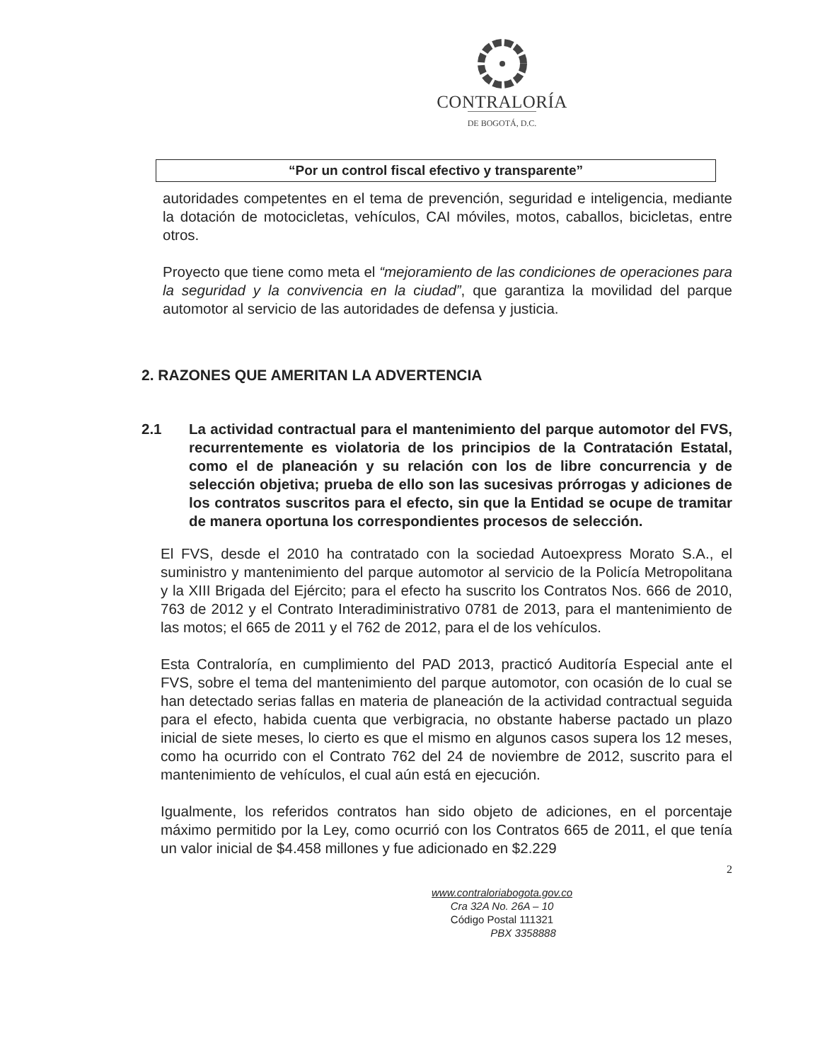CONTRALORÍA
DE BOGOTÁ, D.C.
“Por un control fiscal efectivo y transparente”
autoridades competentes en el tema de prevención, seguridad e inteligencia, mediante la dotación de motocicletas, vehículos, CAI móviles, motos, caballos, bicicletas, entre otros.
Proyecto que tiene como meta el “mejoramiento de las condiciones de operaciones para la seguridad y la convivencia en la ciudad”, que garantiza la movilidad del parque automotor al servicio de las autoridades de defensa y justicia.
2. RAZONES QUE AMERITAN LA ADVERTENCIA
2.1 La actividad contractual para el mantenimiento del parque automotor del FVS, recurrentemente es violatoria de los principios de la Contratación Estatal, como el de planeación y su relación con los de libre concurrencia y de selección objetiva; prueba de ello son las sucesivas prórrogas y adiciones de los contratos suscritos para el efecto, sin que la Entidad se ocupe de tramitar de manera oportuna los correspondientes procesos de selección.
El FVS, desde el 2010 ha contratado con la sociedad Autoexpress Morato S.A., el suministro y mantenimiento del parque automotor al servicio de la Policía Metropolitana y la XIII Brigada del Ejército; para el efecto ha suscrito los Contratos Nos. 666 de 2010, 763 de 2012 y el Contrato Interadiministrativo 0781 de 2013, para el mantenimiento de las motos; el 665 de 2011 y el 762 de 2012, para el de los vehículos.
Esta Contraloría, en cumplimiento del PAD 2013, practicó Auditoría Especial ante el FVS, sobre el tema del mantenimiento del parque automotor, con ocasión de lo cual se han detectado serias fallas en materia de planeación de la actividad contractual seguida para el efecto, habida cuenta que verbigracia, no obstante haberse pactado un plazo inicial de siete meses, lo cierto es que el mismo en algunos casos supera los 12 meses, como ha ocurrido con el Contrato 762 del 24 de noviembre de 2012, suscrito para el mantenimiento de vehículos, el cual aún está en ejecución.
Igualmente, los referidos contratos han sido objeto de adiciones, en el porcentaje máximo permitido por la Ley, como ocurrió con los Contratos 665 de 2011, el que tenía un valor inicial de $4.458 millones y fue adicionado en $2.229
2
www.contraloriabogota.gov.co
Cra 32A No. 26A – 10
Código Postal 111321
PBX 3358888